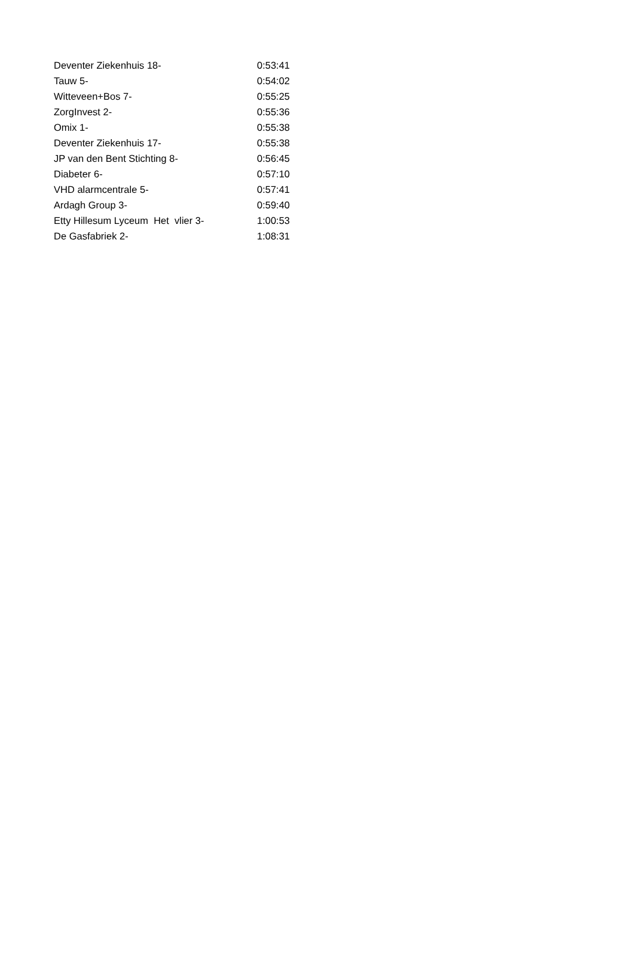| Deventer Ziekenhuis 18- | 0:53:41 |
| Tauw 5- | 0:54:02 |
| Witteveen+Bos 7- | 0:55:25 |
| ZorgInvest 2- | 0:55:36 |
| Omix 1- | 0:55:38 |
| Deventer Ziekenhuis 17- | 0:55:38 |
| JP van den Bent Stichting 8- | 0:56:45 |
| Diabeter 6- | 0:57:10 |
| VHD alarmcentrale 5- | 0:57:41 |
| Ardagh Group 3- | 0:59:40 |
| Etty Hillesum Lyceum Het vlier 3- | 1:00:53 |
| De Gasfabriek 2- | 1:08:31 |